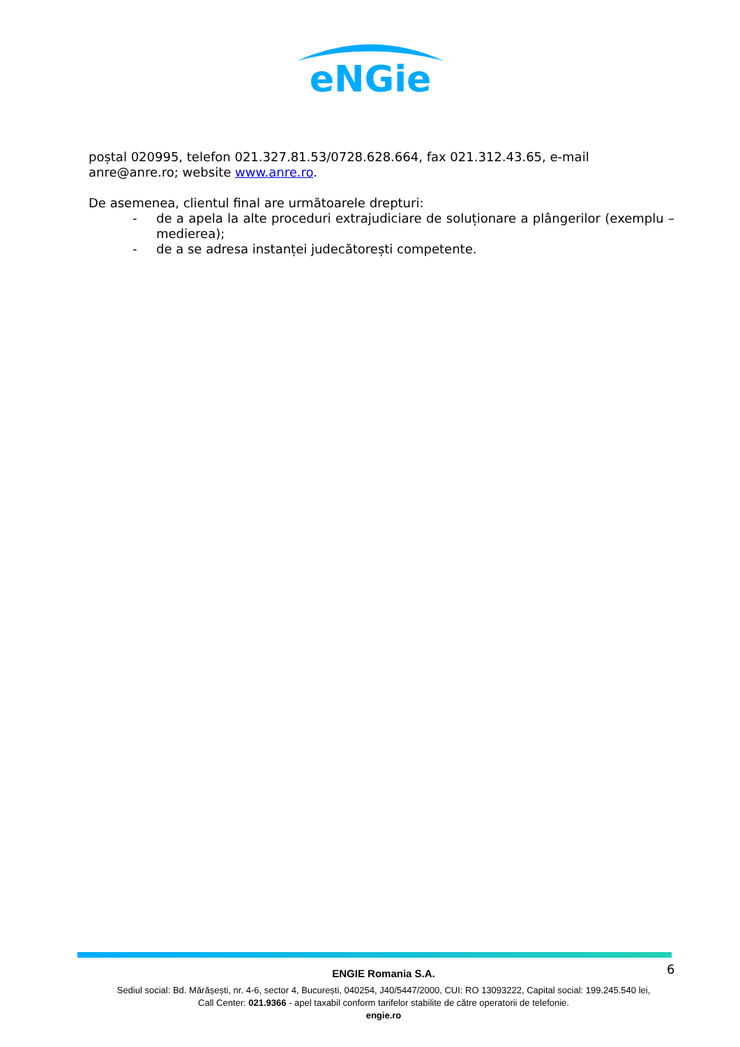eNGie
poștal 020995, telefon 021.327.81.53/0728.628.664, fax 021.312.43.65, e-mail anre@anre.ro; website www.anre.ro.
De asemenea, clientul final are următoarele drepturi:
- de a apela la alte proceduri extrajudiciare de soluționare a plângerilor (exemplu – medierea);
- de a se adresa instanței judecătorești competente.
6
ENGIE Romania S.A.
Sediul social: Bd. Mărășești, nr. 4-6, sector 4, București, 040254, J40/5447/2000, CUI: RO 13093222, Capital social: 199.245.540 lei,
Call Center: 021.9366 - apel taxabil conform tarifelor stabilite de către operatorii de telefonie.
engie.ro